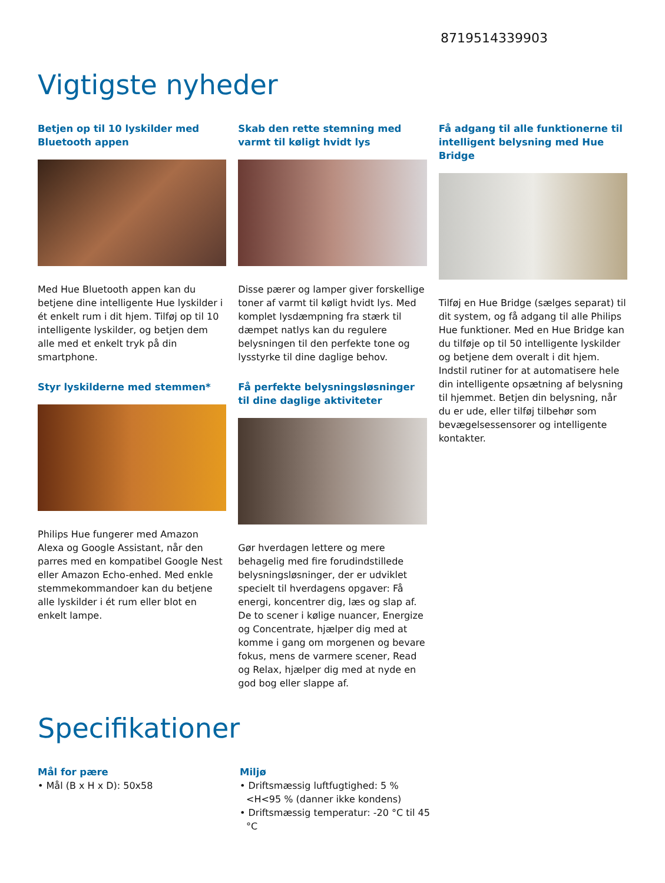8719514339903
Vigtigste nyheder
Betjen op til 10 lyskilder med Bluetooth appen
Med Hue Bluetooth appen kan du betjene dine intelligente Hue lyskilder i ét enkelt rum i dit hjem. Tilføj op til 10 intelligente lyskilder, og betjen dem alle med et enkelt tryk på din smartphone.
Styr lyskilderne med stemmen*
Philips Hue fungerer med Amazon Alexa og Google Assistant, når den parres med en kompatibel Google Nest eller Amazon Echo-enhed. Med enkle stemmekommandoer kan du betjene alle lyskilder i ét rum eller blot en enkelt lampe.
Skab den rette stemning med varmt til køligt hvidt lys
Disse pærer og lamper giver forskellige toner af varmt til køligt hvidt lys. Med komplet lysdæmpning fra stærk til dæmpet natlys kan du regulere belysningen til den perfekte tone og lysstyrke til dine daglige behov.
Få perfekte belysningsløsninger til dine daglige aktiviteter
Gør hverdagen lettere og mere behagelig med fire forudindstillede belysningsløsninger, der er udviklet specielt til hverdagens opgaver: Få energi, koncentrer dig, læs og slap af. De to scener i kølige nuancer, Energize og Concentrate, hjælper dig med at komme i gang om morgenen og bevare fokus, mens de varmere scener, Read og Relax, hjælper dig med at nyde en god bog eller slappe af.
Få adgang til alle funktionerne til intelligent belysning med Hue Bridge
Tilføj en Hue Bridge (sælges separat) til dit system, og få adgang til alle Philips Hue funktioner. Med en Hue Bridge kan du tilføje op til 50 intelligente lyskilder og betjene dem overalt i dit hjem. Indstil rutiner for at automatisere hele din intelligente opsætning af belysning til hjemmet. Betjen din belysning, når du er ude, eller tilføj tilbehør som bevægelsessensorer og intelligente kontakter.
Specifikationer
Mål for pære
• Mål (B x H x D): 50x58
Miljø
• Driftsmæssig luftfugtighed: 5 % <H<95 % (danner ikke kondens)
• Driftsmæssig temperatur: -20 °C til 45 °C